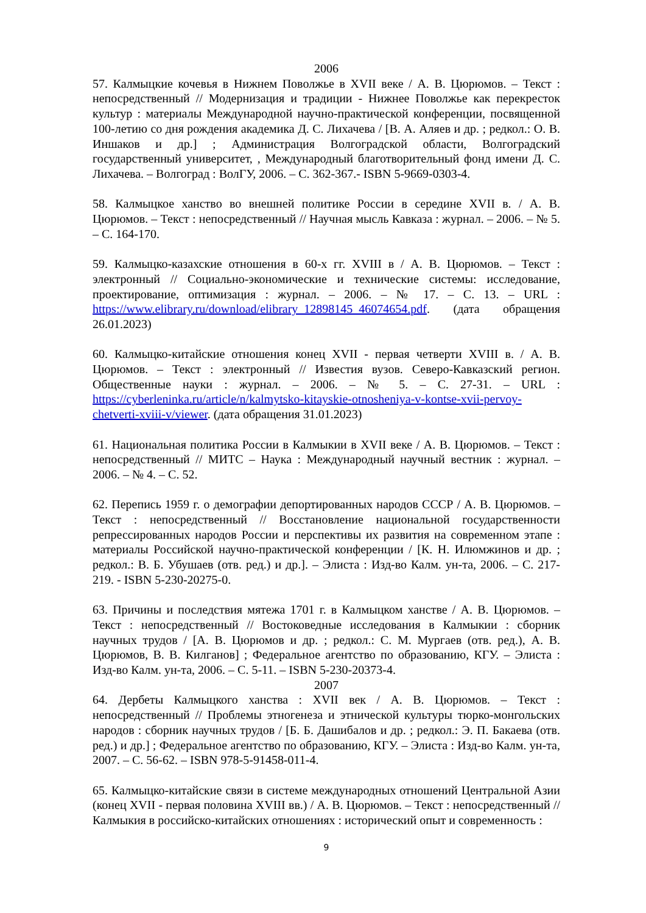2006
57. Калмыцкие кочевья в Нижнем Поволжье в XVII веке / А. В. Цюрюмов. – Текст : непосредственный // Модернизация и традиции - Нижнее Поволжье как перекресток культур : материалы Международной научно-практической конференции, посвященной 100-летию со дня рождения академика Д. С. Лихачева / [В. А. Аляев и др. ; редкол.: О. В. Иншаков и др.] ; Администрация Волгоградской области, Волгоградский государственный университет, , Международный благотворительный фонд имени Д. С. Лихачева. – Волгоград : ВолГУ, 2006. – С. 362-367.- ISBN 5-9669-0303-4.
58. Калмыцкое ханство во внешней политике России в середине XVII в. / А. В. Цюрюмов. – Текст : непосредственный // Научная мысль Кавказа : журнал. – 2006. – № 5. – С. 164-170.
59. Калмыцко-казахские отношения в 60-х гг. XVIII в / А. В. Цюрюмов. – Текст : электронный // Социально-экономические и технические системы: исследование, проектирование, оптимизация : журнал. – 2006. – № 17. – С. 13. – URL : https://www.elibrary.ru/download/elibrary_12898145_46074654.pdf. (дата обращения 26.01.2023)
60. Калмыцко-китайские отношения конец XVII - первая четверти XVIII в. / А. В. Цюрюмов. – Текст : электронный // Известия вузов. Северо-Кавказский регион. Общественные науки : журнал. – 2006. – № 5. – С. 27-31. – URL : https://cyberleninka.ru/article/n/kalmytsko-kitayskie-otnosheniya-v-kontse-xvii-pervoy-chetverti-xviii-v/viewer. (дата обращения 31.01.2023)
61. Национальная политика России в Калмыкии в XVII веке / А. В. Цюрюмов. – Текст : непосредственный // МИТС – Наука : Международный научный вестник : журнал. – 2006. – № 4. – С. 52.
62. Перепись 1959 г. о демографии депортированных народов СССР / А. В. Цюрюмов. – Текст : непосредственный // Восстановление национальной государственности репрессированных народов России и перспективы их развития на современном этапе : материалы Российской научно-практической конференции / [К. Н. Илюмжинов и др. ; редкол.: В. Б. Убушаев (отв. ред.) и др.]. – Элиста : Изд-во Калм. ун-та, 2006. – С. 217-219. - ISBN 5-230-20275-0.
63. Причины и последствия мятежа 1701 г. в Калмыцком ханстве / А. В. Цюрюмов. – Текст : непосредственный // Востоковедные исследования в Калмыкии : сборник научных трудов / [А. В. Цюрюмов и др. ; редкол.: С. М. Мургаев (отв. ред.), А. В. Цюрюмов, В. В. Килганов] ; Федеральное агентство по образованию, КГУ. – Элиста : Изд-во Калм. ун-та, 2006. – С. 5-11. – ISBN 5-230-20373-4.
2007
64. Дербеты Калмыцкого ханства : XVII век / А. В. Цюрюмов. – Текст : непосредственный // Проблемы этногенеза и этнической культуры тюрко-монгольских народов : сборник научных трудов / [Б. Б. Дашибалов и др. ; редкол.: Э. П. Бакаева (отв. ред.) и др.] ; Федеральное агентство по образованию, КГУ. – Элиста : Изд-во Калм. ун-та, 2007. – С. 56-62. – ISBN 978-5-91458-011-4.
65. Калмыцко-китайские связи в системе международных отношений Центральной Азии (конец XVII - первая половина XVIII вв.) / А. В. Цюрюмов. – Текст : непосредственный // Калмыкия в российско-китайских отношениях : исторический опыт и современность :
9